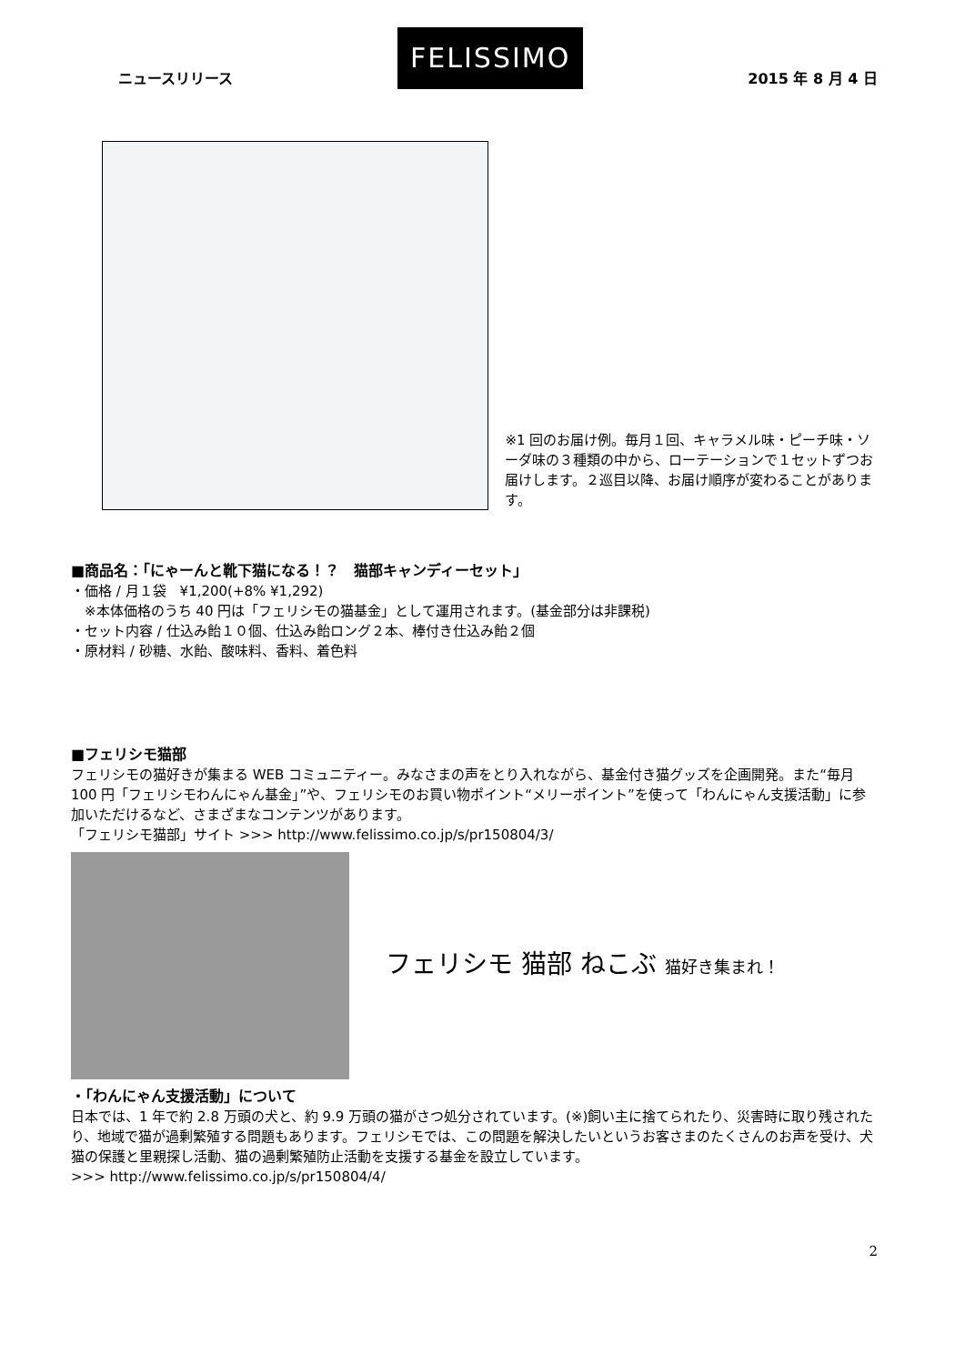ニュースリリース
FELISSIMO
2015 年 8 月 4 日
※1 回のお届け例。毎月１回、キャラメル味・ピーチ味・ソーダ味の３種類の中から、ローテーションで１セットずつお届けします。２巡目以降、お届け順序が変わることがあります。
■商品名：「にゃーんと靴下猫になる！？　猫部キャンディーセット」
・価格 / 月１袋　¥1,200(+8% ¥1,292)
　※本体価格のうち 40 円は「フェリシモの猫基金」として運用されます。(基金部分は非課税)
・セット内容 / 仕込み飴１０個、仕込み飴ロング２本、棒付き仕込み飴２個
・原材料 / 砂糖、水飴、酸味料、香料、着色料
■フェリシモ猫部
フェリシモの猫好きが集まる WEB コミュニティー。みなさまの声をとり入れながら、基金付き猫グッズを企画開発。また“毎月 100 円「フェリシモわんにゃん基金」”や、フェリシモのお買い物ポイント“メリーポイント”を使って「わんにゃん支援活動」に参加いただけるなど、さまざまなコンテンツがあります。
「フェリシモ猫部」サイト >>> http://www.felissimo.co.jp/s/pr150804/3/
フェリシモ 猫部 ねこぶ 猫好き集まれ！
・「わんにゃん支援活動」について
日本では、1 年で約 2.8 万頭の犬と、約 9.9 万頭の猫がさつ処分されています。(※)飼い主に捨てられたり、災害時に取り残されたり、地域で猫が過剰繁殖する問題もあります。フェリシモでは、この問題を解決したいというお客さまのたくさんのお声を受け、犬猫の保護と里親探し活動、猫の過剰繁殖防止活動を支援する基金を設立しています。
>>> http://www.felissimo.co.jp/s/pr150804/4/
2